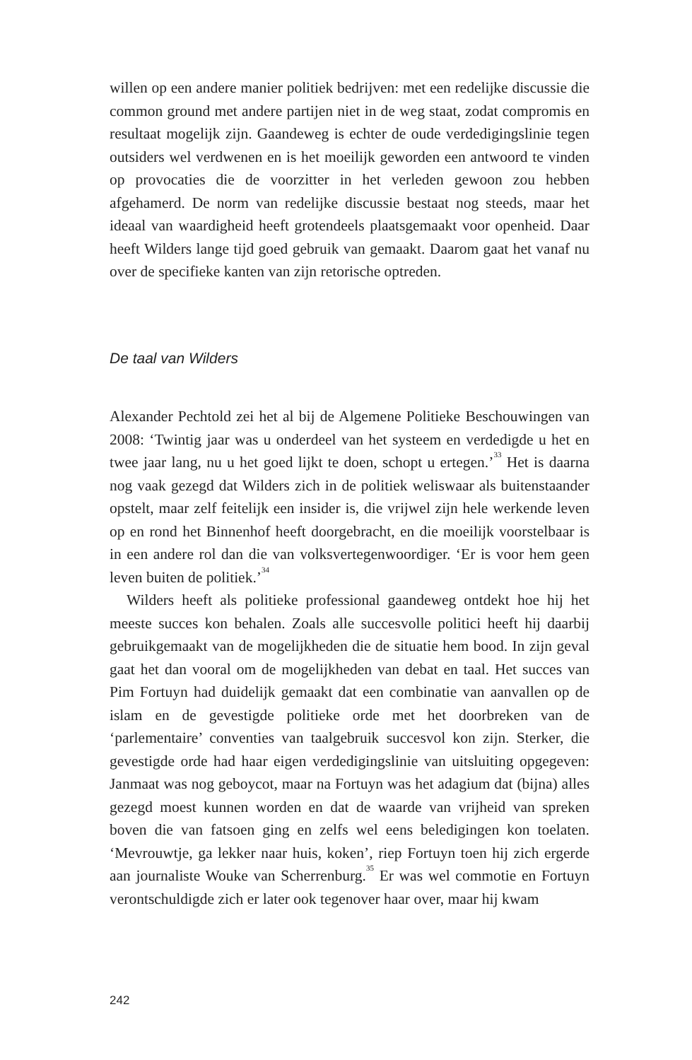willen op een andere manier politiek bedrijven: met een redelijke discussie die common ground met andere partijen niet in de weg staat, zodat compromis en resultaat mogelijk zijn. Gaandeweg is echter de oude verdedigingslinie tegen outsiders wel verdwenen en is het moeilijk geworden een antwoord te vinden op provocaties die de voorzitter in het verleden gewoon zou hebben afgehamerd. De norm van redelijke discussie bestaat nog steeds, maar het ideaal van waardigheid heeft grotendeels plaatsgemaakt voor openheid. Daar heeft Wilders lange tijd goed gebruik van gemaakt. Daarom gaat het vanaf nu over de specifieke kanten van zijn retorische optreden.
De taal van Wilders
Alexander Pechtold zei het al bij de Algemene Politieke Beschouwingen van 2008: ‘Twintig jaar was u onderdeel van het systeem en verdedigde u het en twee jaar lang, nu u het goed lijkt te doen, schopt u ertegen.’<sup>33</sup> Het is daarna nog vaak gezegd dat Wilders zich in de politiek weliswaar als buitenstaander opstelt, maar zelf feitelijk een insider is, die vrijwel zijn hele werkende leven op en rond het Binnenhof heeft doorgebracht, en die moeilijk voorstelbaar is in een andere rol dan die van volksvertegenwoordiger. ‘Er is voor hem geen leven buiten de politiek.’<sup>34</sup>
Wilders heeft als politieke professional gaandeweg ontdekt hoe hij het meeste succes kon behalen. Zoals alle succesvolle politici heeft hij daarbij gebruikgemaakt van de mogelijkheden die de situatie hem bood. In zijn geval gaat het dan vooral om de mogelijkheden van debat en taal. Het succes van Pim Fortuyn had duidelijk gemaakt dat een combinatie van aanvallen op de islam en de gevestigde politieke orde met het doorbreken van de ‘parlementaire’ conventies van taalgebruik succesvol kon zijn. Sterker, die gevestigde orde had haar eigen verdedigingslinie van uitsluiting opgegeven: Janmaat was nog geboycot, maar na Fortuyn was het adagium dat (bijna) alles gezegd moest kunnen worden en dat de waarde van vrijheid van spreken boven die van fatsoen ging en zelfs wel eens beledigingen kon toelaten. ‘Mevrouwtje, ga lekker naar huis, koken’, riep Fortuyn toen hij zich ergerde aan journaliste Wouke van Scherrenburg.<sup>35</sup> Er was wel commotie en Fortuyn verontschuldigde zich er later ook tegenover haar over, maar hij kwam
242